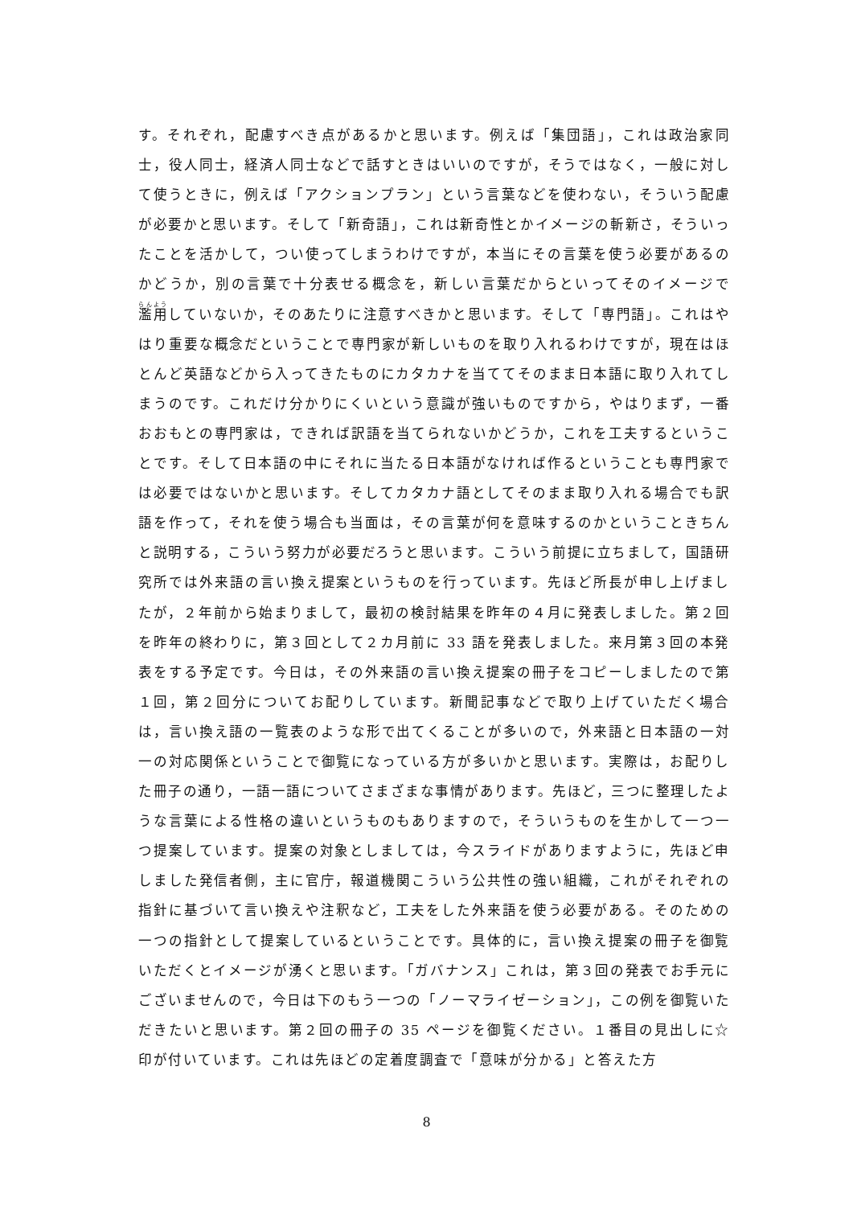す。それぞれ，配慮すべき点があるかと思います。例えば「集団語」，これは政治家同士，役人同士，経済人同士などで話すときはいいのですが，そうではなく，一般に対して使うときに，例えば「アクションプラン」という言葉などを使わない，そういう配慮が必要かと思います。そして「新奇語」，これは新奇性とかイメージの斬新さ，そういったことを活かして，つい使ってしまうわけですが，本当にその言葉を使う必要があるのかどうか，別の言葉で十分表せる概念を，新しい言葉だからといってそのイメージで濫用していないか，そのあたりに注意すべきかと思います。そして「専門語」。これはやはり重要な概念だということで専門家が新しいものを取り入れるわけですが，現在はほとんど英語などから入ってきたものにカタカナを当ててそのまま日本語に取り入れてしまうのです。これだけ分かりにくいという意識が強いものですから，やはりまず，一番おおもとの専門家は，できれば訳語を当てられないかどうか，これを工夫するということです。そして日本語の中にそれに当たる日本語がなければ作るということも専門家では必要ではないかと思います。そしてカタカナ語としてそのまま取り入れる場合でも訳語を作って，それを使う場合も当面は，その言葉が何を意味するのかということきちんと説明する，こういう努力が必要だろうと思います。こういう前提に立ちまして，国語研究所では外来語の言い換え提案というものを行っています。先ほど所長が申し上げましたが，２年前から始まりまして，最初の検討結果を昨年の４月に発表しました。第２回を昨年の終わりに，第３回として２カ月前に 33 語を発表しました。来月第３回の本発表をする予定です。今日は，その外来語の言い換え提案の冊子をコピーしましたので第１回，第２回分についてお配りしています。新聞記事などで取り上げていただく場合は，言い換え語の一覧表のような形で出てくることが多いので，外来語と日本語の一対一の対応関係ということで御覧になっている方が多いかと思います。実際は，お配りした冊子の通り，一語一語についてさまざまな事情があります。先ほど，三つに整理したような言葉による性格の違いというものもありますので，そういうものを生かして一つ一つ提案しています。提案の対象としましては，今スライドがありますように，先ほど申しました発信者側，主に官庁，報道機関こういう公共性の強い組織，これがそれぞれの指針に基づいて言い換えや注釈など，工夫をした外来語を使う必要がある。そのための一つの指針として提案しているということです。具体的に，言い換え提案の冊子を御覧いただくとイメージが湧くと思います。「ガバナンス」これは，第３回の発表でお手元にございませんので，今日は下のもう一つの「ノーマライゼーション」，この例を御覧いただきたいと思います。第２回の冊子の 35 ページを御覧ください。１番目の見出しに☆印が付いています。これは先ほどの定着度調査で「意味が分かる」と答えた方
8